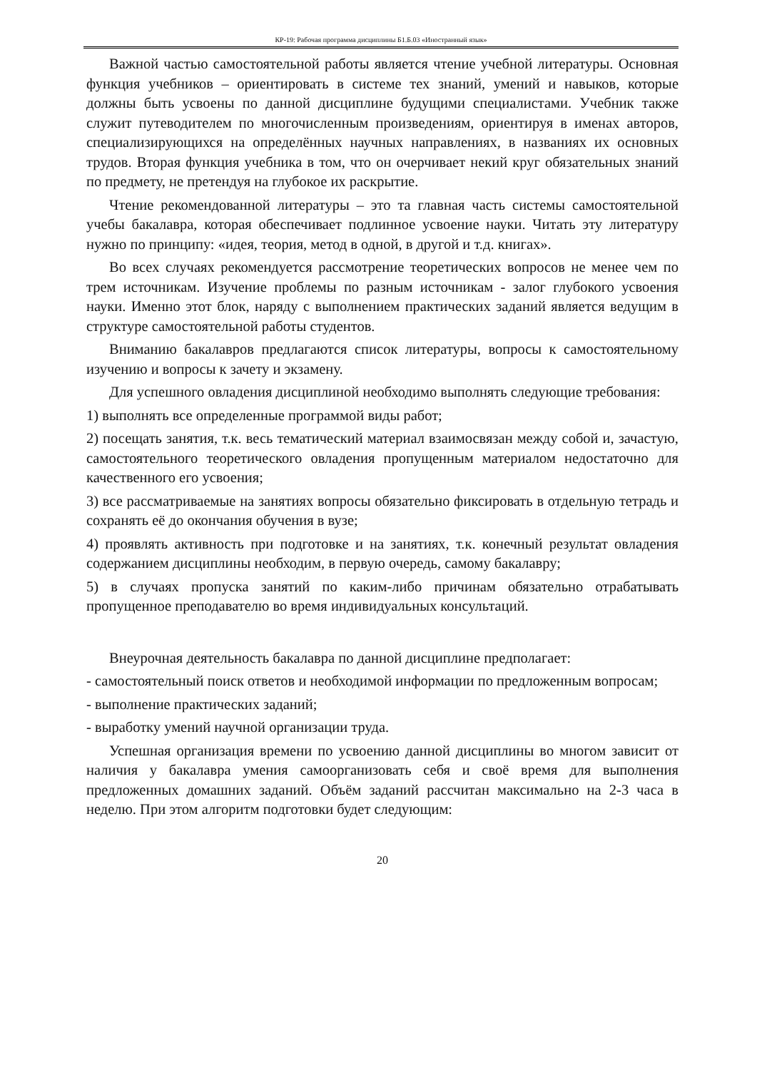КР-19: Рабочая программа дисциплины Б1.Б.03 «Иностранный язык»
Важной частью самостоятельной работы является чтение учебной литературы. Основная функция учебников – ориентировать в системе тех знаний, умений и навыков, которые должны быть усвоены по данной дисциплине будущими специалистами. Учебник также служит путеводителем по многочисленным произведениям, ориентируя в именах авторов, специализирующихся на определённых научных направлениях, в названиях их основных трудов. Вторая функция учебника в том, что он очерчивает некий круг обязательных знаний по предмету, не претендуя на глубокое их раскрытие.
Чтение рекомендованной литературы – это та главная часть системы самостоятельной учебы бакалавра, которая обеспечивает подлинное усвоение науки. Читать эту литературу нужно по принципу: «идея, теория, метод в одной, в другой и т.д. книгах».
Во всех случаях рекомендуется рассмотрение теоретических вопросов не менее чем по трем источникам. Изучение проблемы по разным источникам - залог глубокого усвоения науки. Именно этот блок, наряду с выполнением практических заданий является ведущим в структуре самостоятельной работы студентов.
Вниманию бакалавров предлагаются список литературы, вопросы к самостоятельному изучению и вопросы к зачету и экзамену.
Для успешного овладения дисциплиной необходимо выполнять следующие требования:
1) выполнять все определенные программой виды работ;
2) посещать занятия, т.к. весь тематический материал взаимосвязан между собой и, зачастую, самостоятельного теоретического овладения пропущенным материалом недостаточно для качественного его усвоения;
3) все рассматриваемые на занятиях вопросы обязательно фиксировать в отдельную тетрадь и сохранять её до окончания обучения в вузе;
4) проявлять активность при подготовке и на занятиях, т.к. конечный результат овладения содержанием дисциплины необходим, в первую очередь, самому бакалавру;
5) в случаях пропуска занятий по каким-либо причинам обязательно отрабатывать пропущенное преподавателю во время индивидуальных консультаций.
Внеурочная деятельность бакалавра по данной дисциплине предполагает:
- самостоятельный поиск ответов и необходимой информации по предложенным вопросам;
- выполнение практических заданий;
- выработку умений научной организации труда.
Успешная организация времени по усвоению данной дисциплины во многом зависит от наличия у бакалавра умения самоорганизовать себя и своё время для выполнения предложенных домашних заданий. Объём заданий рассчитан максимально на 2-3 часа в неделю. При этом алгоритм подготовки будет следующим:
20